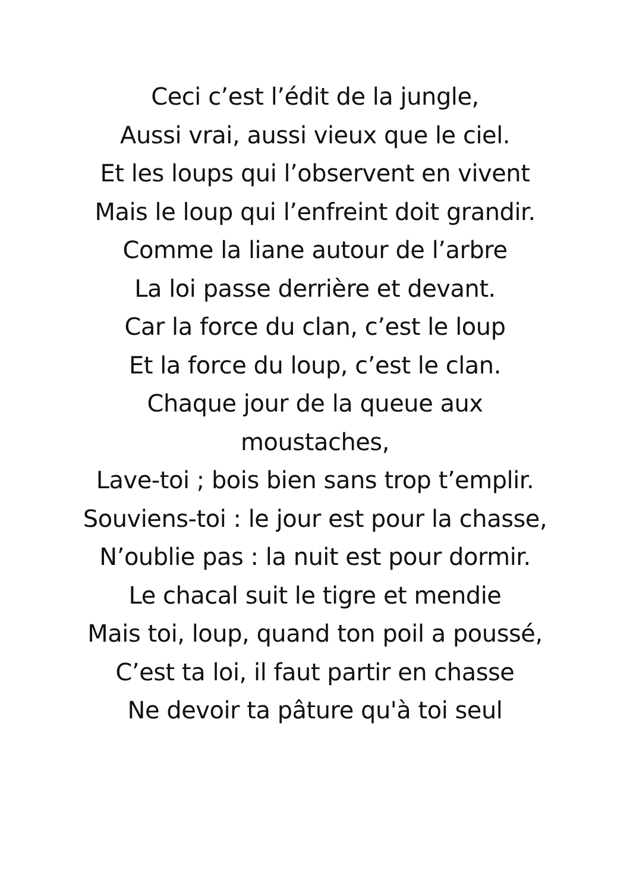Ceci c’est l’édit de la jungle,
Aussi vrai, aussi vieux que le ciel.
Et les loups qui l’observent en vivent
Mais le loup qui l’enfreint doit grandir.
Comme la liane autour de l’arbre
La loi passe derrière et devant.
Car la force du clan, c’est le loup
Et la force du loup, c’est le clan.
Chaque jour de la queue aux
moustaches,
Lave-toi ; bois bien sans trop t’emplir.
Souviens-toi : le jour est pour la chasse,
N’oublie pas : la nuit est pour dormir.
Le chacal suit le tigre et mendie
Mais toi, loup, quand ton poil a poussé,
C’est ta loi, il faut partir en chasse
Ne devoir ta pâture qu'à toi seul